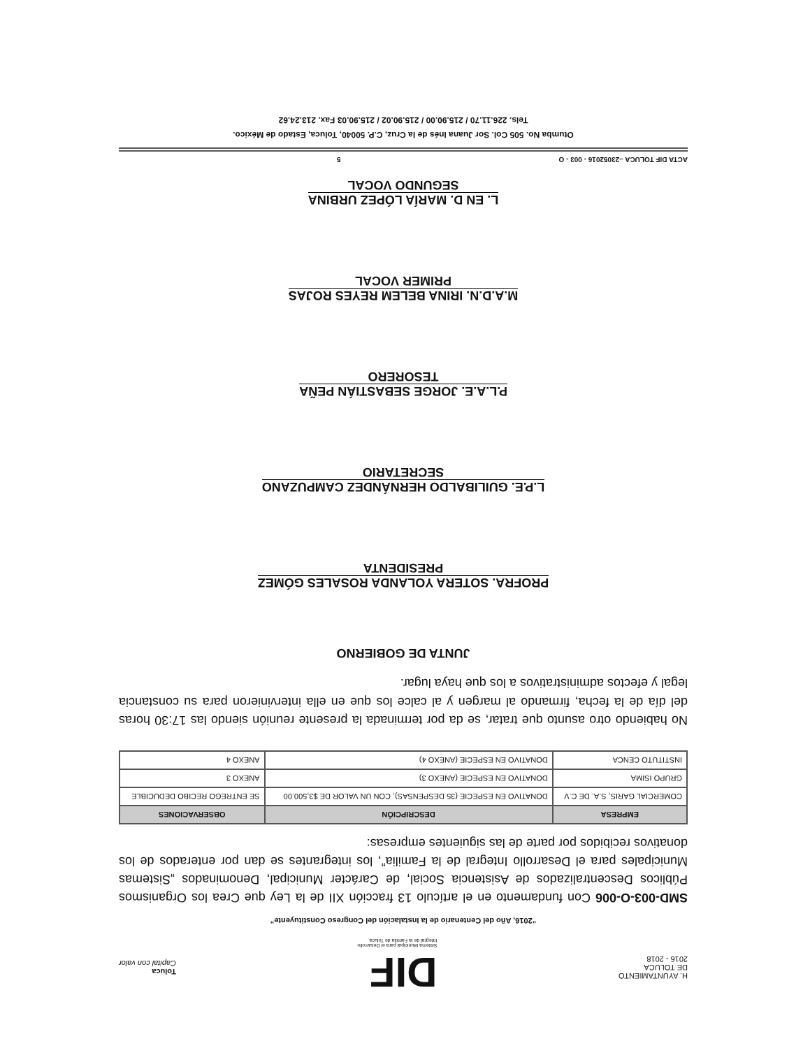H. AYUNTAMIENTO
DE TOLUCA
2016 - 2018
DIF
Sistema Municipal para el Desarrollo
Integral de la Familia de Toluca
Toluca
Capital con valor
“2016, Año del Centenario de la Instalación del Congreso Constituyente”
SMD-003-O-006 Con fundamento en el artículo 13 fracción XII de la Ley que Crea los Organismos Públicos Descentralizados de Asistencia Social, de Carácter Municipal, Denominados „Sistemas Municipales para el Desarrollo Integral de la Familia”, los integrantes se dan por enterados de los donativos recibidos por parte de las siguientes empresas:
| EMPRESA | DESCRIPCIÓN | OBSERVACIONES |
| --- | --- | --- |
| COMERCIAL GARIS, S.A. DE C.V | DONATIVO EN ESPECIE (35 DESPENSAS), CON UN VALOR DE $3,500.00 | SE ENTREGO RECIBO DEDUCIBLE |
| GRUPO ISIMA | DONATIVO EN ESPECIE (ANEXO 3) | ANEXO 3 |
| INSTITUTO CENCA | DONATIVO EN ESPECIE (ANEXO 4) | ANEXO 4 |
No habiendo otro asunto que tratar, se da por terminada la presente reunión siendo las 17:30 horas del día de la fecha, firmando al margen y al calce los que en ella intervinieron para su constancia legal y efectos administrativos a los que haya lugar.
JUNTA DE GOBIERNO
PROFRA. SOTERA YOLANDA ROSALES GÓMEZ
PRESIDENTA
L.P.E. GUILIBALDO HERNÁNDEZ CAMPUZANO
SECRETARIO
P.L.A.E. JORGE SEBASTIÁN PEÑA
TESORERO
M.A.D.N. IRINA BELEM REYES ROJAS
PRIMER VOCAL
L. EN D. MARÍA LÓPEZ URBINA
SEGUNDO VOCAL
ACTA DIF TOLUCA –23052016 - 003 - O 5
Otumba No. 505 Col. Sor Juana Inés de la Cruz, C.P. 50040, Toluca, Estado de México.
Tels. 226.11.70 / 215.90.00 / 215.90.02 / 215.90.03 Fax. 213.24.62